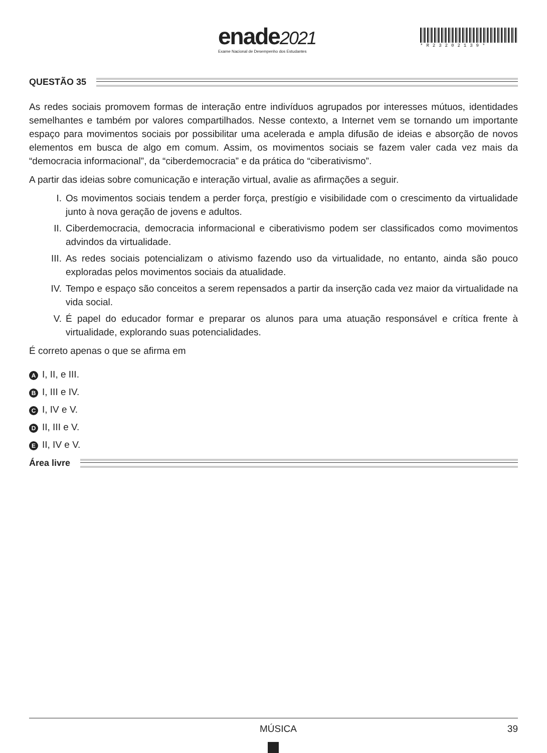enade2021
Exame Nacional de Desempenho dos Estudantes
*R23202139*
QUESTÃO 35
As redes sociais promovem formas de interação entre indivíduos agrupados por interesses mútuos, identidades semelhantes e também por valores compartilhados. Nesse contexto, a Internet vem se tornando um importante espaço para movimentos sociais por possibilitar uma acelerada e ampla difusão de ideias e absorção de novos elementos em busca de algo em comum. Assim, os movimentos sociais se fazem valer cada vez mais da “democracia informacional”, da “ciberdemocracia” e da prática do “ciberativismo”.
A partir das ideias sobre comunicação e interação virtual, avalie as afirmações a seguir.
I. Os movimentos sociais tendem a perder força, prestígio e visibilidade com o crescimento da virtualidade junto à nova geração de jovens e adultos.
II. Ciberdemocracia, democracia informacional e ciberativismo podem ser classificados como movimentos advindos da virtualidade.
III.
As redes sociais potencializam o ativismo fazendo uso da virtualidade, no entanto, ainda são pouco exploradas pelos movimentos sociais da atualidade.
IV. Tempo e espaço são conceitos a serem repensados a partir da inserção cada vez maior da virtualidade na vida social.
V. É papel do educador formar e preparar os alunos para uma atuação responsável e crítica frente à virtualidade, explorando suas potencialidades.
É correto apenas o que se afirma em
A I, II, e III.
B I, III e IV.
C I, IV e V.
D II, III e V.
E II, IV e V.
Área livre
MÚSICA 39